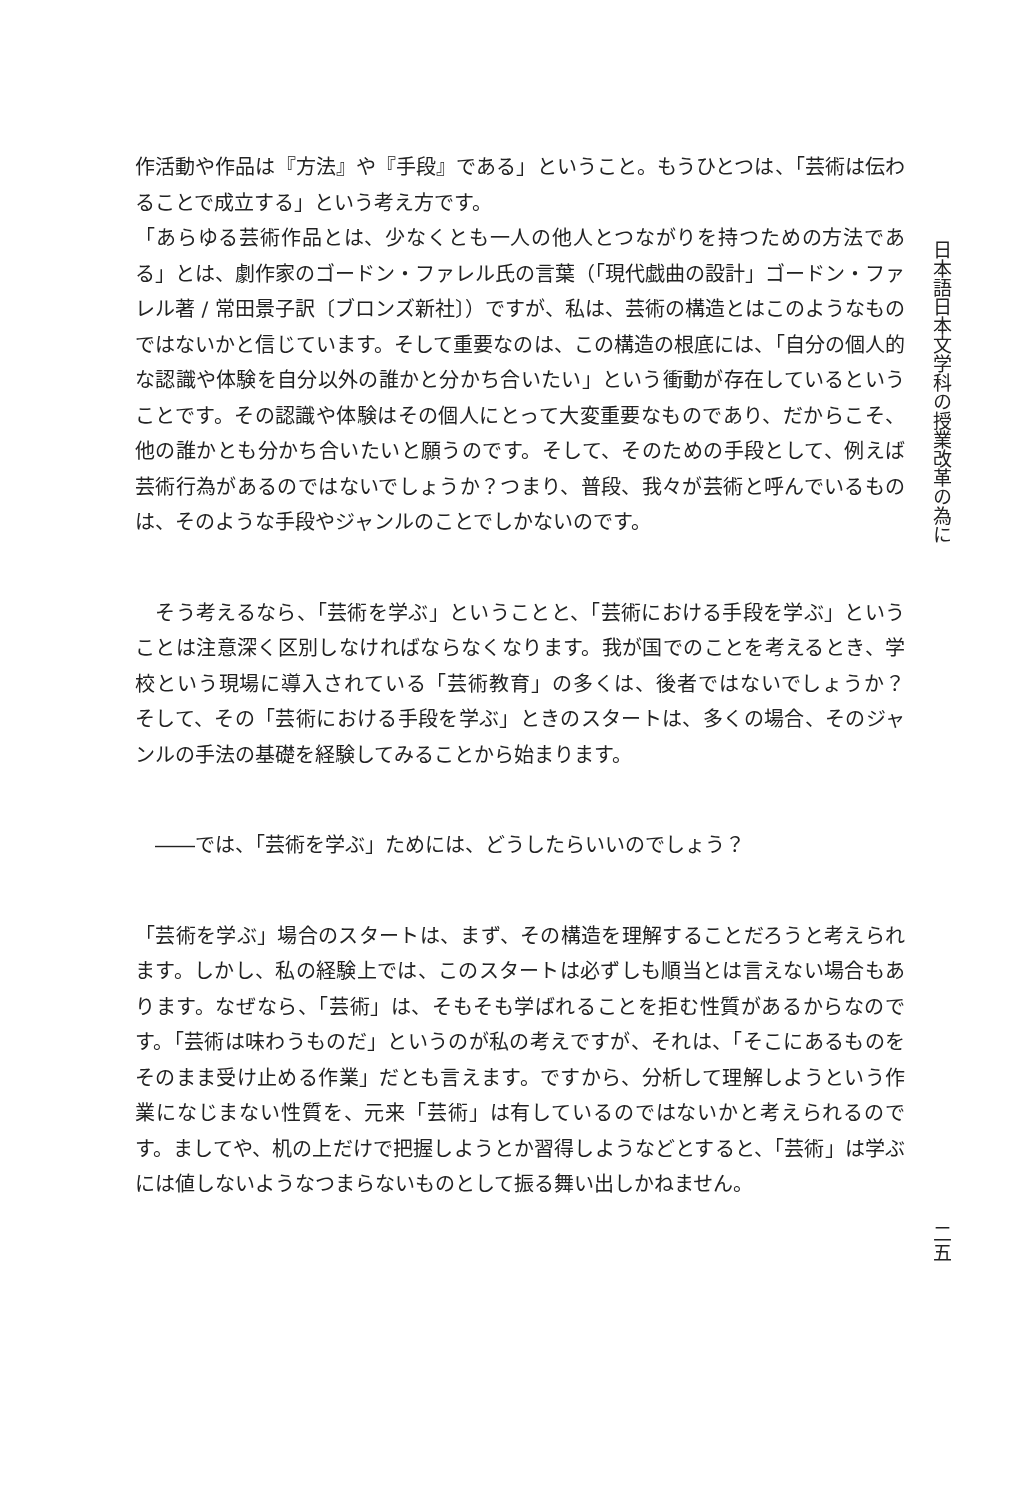作活動や作品は『方法』や『手段』である」ということ。もうひとつは、「芸術は伝わることで成立する」という考え方です。
「あらゆる芸術作品とは、少なくとも一人の他人とつながりを持つための方法である」とは、劇作家のゴードン・ファレル氏の言葉（「現代戯曲の設計」ゴードン・ファレル著 / 常田景子訳〔ブロンズ新社〕）ですが、私は、芸術の構造とはこのようなものではないかと信じています。そして重要なのは、この構造の根底には、「自分の個人的な認識や体験を自分以外の誰かと分かち合いたい」という衝動が存在しているということです。その認識や体験はその個人にとって大変重要なものであり、だからこそ、他の誰かとも分かち合いたいと願うのです。そして、そのための手段として、例えば芸術行為があるのではないでしょうか？つまり、普段、我々が芸術と呼んでいるものは、そのような手段やジャンルのことでしかないのです。
　そう考えるなら、「芸術を学ぶ」ということと、「芸術における手段を学ぶ」ということは注意深く区別しなければならなくなります。我が国でのことを考えるとき、学校という現場に導入されている「芸術教育」の多くは、後者ではないでしょうか？　そして、その「芸術における手段を学ぶ」ときのスタートは、多くの場合、そのジャンルの手法の基礎を経験してみることから始まります。
　――では、「芸術を学ぶ」ためには、どうしたらいいのでしょう？
「芸術を学ぶ」場合のスタートは、まず、その構造を理解することだろうと考えられます。しかし、私の経験上では、このスタートは必ずしも順当とは言えない場合もあります。なぜなら、「芸術」は、そもそも学ばれることを拒む性質があるからなのです。「芸術は味わうものだ」というのが私の考えですが、それは、「そこにあるものをそのまま受け止める作業」だとも言えます。ですから、分析して理解しようという作業になじまない性質を、元来「芸術」は有しているのではないかと考えられるのです。ましてや、机の上だけで把握しようとか習得しようなどとすると、「芸術」は学ぶには値しないようなつまらないものとして振る舞い出しかねません。
日本語日本文学科の授業改革の為に
二五